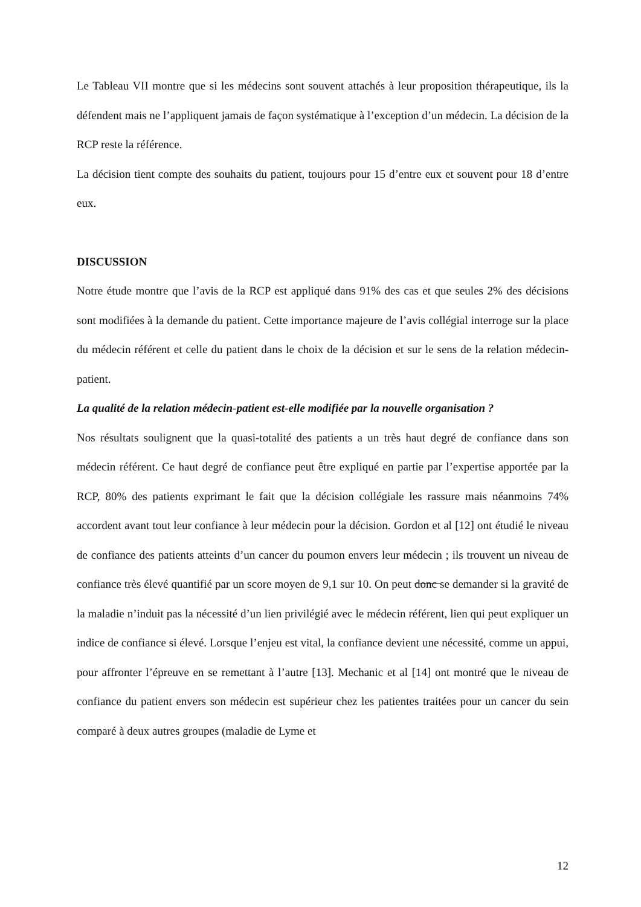Le Tableau VII montre que si les médecins sont souvent attachés à leur proposition thérapeutique, ils la défendent mais ne l’appliquent jamais de façon systématique à l’exception d’un médecin. La décision de la RCP reste la référence.
La décision tient compte des souhaits du patient, toujours pour 15 d’entre eux et souvent pour 18 d’entre eux.
DISCUSSION
Notre étude montre que l’avis de la RCP est appliqué dans 91% des cas et que seules 2% des décisions sont modifiées à la demande du patient. Cette importance majeure de l’avis collégial interroge sur la place du médecin référent et celle du patient dans le choix de la décision et sur le sens de la relation médecin-patient.
La qualité de la relation médecin-patient est-elle modifiée par la nouvelle organisation ?
Nos résultats soulignent que la quasi-totalité des patients a un très haut degré de confiance dans son médecin référent. Ce haut degré de confiance peut être expliqué en partie par l’expertise apportée par la RCP, 80% des patients exprimant le fait que la décision collégiale les rassure mais néanmoins 74% accordent avant tout leur confiance à leur médecin pour la décision. Gordon et al [12] ont étudié le niveau de confiance des patients atteints d’un cancer du poumon envers leur médecin ; ils trouvent un niveau de confiance très élevé quantifié par un score moyen de 9,1 sur 10. On peut donc se demander si la gravité de la maladie n’induit pas la nécessité d’un lien privilégié avec le médecin référent, lien qui peut expliquer un indice de confiance si élevé. Lorsque l’enjeu est vital, la confiance devient une nécessité, comme un appui, pour affronter l’épreuve en se remettant à l’autre [13]. Mechanic et al [14] ont montré que le niveau de confiance du patient envers son médecin est supérieur chez les patientes traitées pour un cancer du sein comparé à deux autres groupes (maladie de Lyme et
12